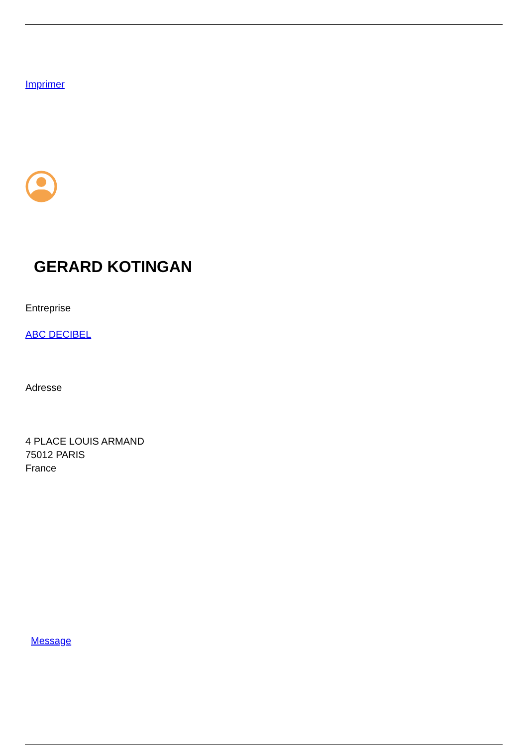Imprimer
GERARD KOTINGAN
Entreprise
ABC DECIBEL
Adresse
4 PLACE LOUIS ARMAND
75012 PARIS
France
Message